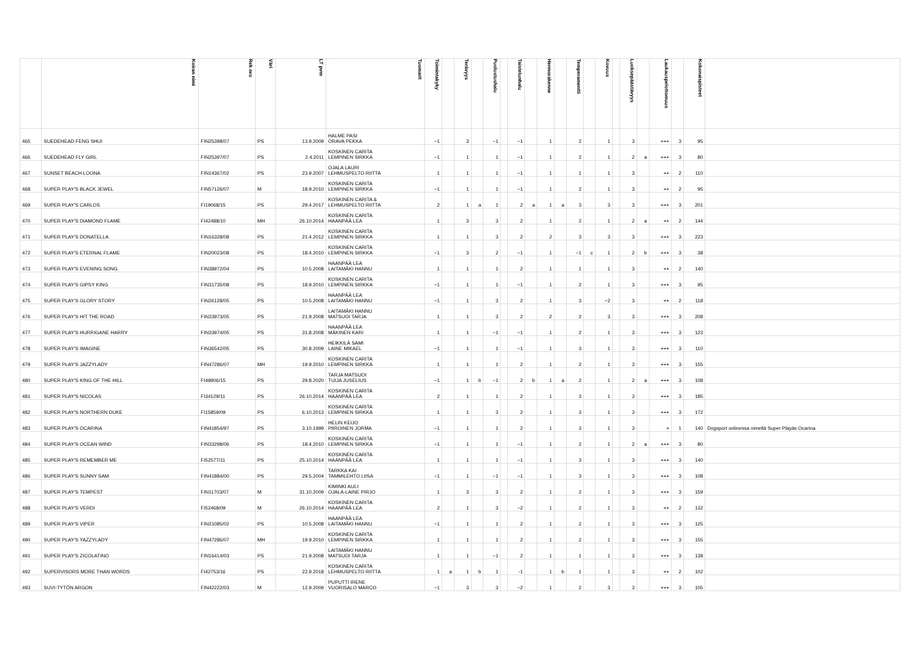| | Koiran nimi | Rek nro | Väri | LT pvm | Tuomarit | Toimintakyky | | Terävyys | | Puolustushalu | | Taistelunhalu | | Hermorakenne | | Temperamentti | | Kovuus | | Luoksepäästävyys | | Laukauspelottomuus | | Kokonaispisteet | |
| --- | --- | --- | --- | --- | --- | --- | --- | --- | --- | --- | --- | --- | --- | --- | --- | --- | --- | --- | --- | --- | --- | --- | --- | --- | --- |
| 465 | SUEDEHEAD FENG SHUI | FIN25398/07 | PS | 13.9.2009 | HALME PASI ORAVA PEKKA | −1 | | 3 | | −1 | | −1 | | 1 | | 2 | | 1 | | 3 | | +++ | 3 | 95 | |
| 466 | SUEDEHEAD FLY GIRL | FIN25397/07 | PS | 2.4.2011 | KOSKINEN CARITA LEMPINEN SIRKKA | −1 | | 1 | | 1 | | −1 | | 1 | | 2 | | 1 | | 2 | a | +++ | 3 | 80 | |
| 467 | SUNSET BEACH LOONA | FIN14367/02 | PS | 23.9.2007 | OJALA LAURI LEHMUSPELTO RIITTA | 1 | | 1 | | 1 | | −1 | | 1 | | 1 | | 1 | | 3 | | ++ | 2 | 110 | |
| 468 | SUPER PLAY'S BLACK JEWEL | FIN57126/07 | M | 18.9.2010 | KOSKINEN CARITA LEMPINEN SIRKKA | −1 | | 1 | | 1 | | −1 | | 1 | | 2 | | 1 | | 3 | | ++ | 2 | 95 | |
| 469 | SUPER PLAY'S CARLOS | FI19068/15 | PS | 29.4.2017 | KOSKINEN CARITA & LEHMUSPELTO RIITTA | 2 | | 1 | a | 1 | | 2 | a | 1 | a | 3 | | 3 | | 3 | | +++ | 3 | 201 | |
| 470 | SUPER PLAY'S DIAMOND FLAME | FI42488/10 | MH | 26.10.2014 | KOSKINEN CARITA HAANPÄÄ LEA | 1 | | 3 | | 3 | | 2 | | 1 | | 2 | | 1 | | 2 | a | ++ | 2 | 144 | |
| 471 | SUPER PLAY'S DONATELLA | FIN16328/08 | PS | 21.4.2012 | KOSKINEN CARITA LEMPINEN SIRKKA | 1 | | 1 | | 3 | | 2 | | 2 | | 3 | | 3 | | 3 | | +++ | 3 | 223 | |
| 472 | SUPER PLAY'S ETERNAL FLAME | FIN20023/08 | PS | 18.4.2010 | KOSKINEN CARITA LEMPINEN SIRKKA | −1 | | 3 | | 2 | | −1 | | 1 | | −1 | c | 1 | | 2 | b | +++ | 3 | 38 | |
| 473 | SUPER PLAY'S EVENING SONG | FIN38972/04 | PS | 10.5.2008 | HAANPÄÄ LEA LAITAMÄKI HANNU | 1 | | 1 | | 1 | | 2 | | 1 | | 1 | | 1 | | 3 | | ++ | 2 | 140 | |
| 474 | SUPER PLAY'S GIPSY KING | FIN31735/08 | PS | 18.9.2010 | KOSKINEN CARITA LEMPINEN SIRKKA | −1 | | 1 | | 1 | | −1 | | 1 | | 2 | | 1 | | 3 | | +++ | 3 | 95 | |
| 475 | SUPER PLAY'S GLORY STORY | FIN26128/05 | PS | 10.5.2008 | HAANPÄÄ LEA LAITAMÄKI HANNU | −1 | | 1 | | 3 | | 2 | | 1 | | 3 | | −2 | | 3 | | ++ | 2 | 118 | |
| 476 | SUPER PLAY'S HIT THE ROAD | FIN33973/05 | PS | 21.9.2008 | LAITAMÄKI HANNU MATSUOI TARJA | 1 | | 1 | | 3 | | 2 | | 2 | | 2 | | 3 | | 3 | | +++ | 3 | 208 | |
| 477 | SUPER PLAY'S HURRIGANE HARRY | FIN33974/05 | PS | 31.8.2008 | HAANPÄÄ LEA MÄKINEN KARI | 1 | | 1 | | −1 | | −1 | | 1 | | 2 | | 1 | | 3 | | +++ | 3 | 123 | |
| 478 | SUPER PLAY'S IMAGINE | FIN36542/05 | PS | 30.8.2009 | HEIKKILÄ SAMI LAINE MIKAEL | −1 | | 1 | | 1 | | −1 | | 1 | | 3 | | 1 | | 3 | | +++ | 3 | 110 | |
| 479 | SUPER PLAY'S JAZZYLADY | FIN47286/07 | MH | 19.9.2010 | KOSKINEN CARITA LEMPINEN SIRKKA | 1 | | 1 | | 1 | | 2 | | 1 | | 2 | | 1 | | 3 | | +++ | 3 | 155 | |
| 480 | SUPER PLAY'S KING OF THE HILL | FI48906/15 | PS | 29.8.2020 | TARJA MATSUOI TUIJA JUSELIUS | −1 | | 1 | b | −1 | | 2 | b | 1 | a | 2 | | 1 | | 2 | a | +++ | 3 | 108 | |
| 481 | SUPER PLAY'S NICOLAS | FI34129/11 | PS | 26.10.2014 | KOSKINEN CARITA HAANPÄÄ LEA | 2 | | 1 | | 1 | | 2 | | 1 | | 3 | | 1 | | 3 | | +++ | 3 | 185 | |
| 482 | SUPER PLAY'S NORTHERN DUKE | FI15859/09 | PS | 6.10.2013 | KOSKINEN CARITA LEMPINEN SIRKKA | 1 | | 1 | | 3 | | 2 | | 1 | | 3 | | 1 | | 3 | | +++ | 3 | 172 | |
| 483 | SUPER PLAY'S OCARINA | FIN41854/97 | PS | 3.10.1999 | HELIN KEIJO PIIROINEN JORMA | −1 | | 1 | | 1 | | 2 | | 1 | | 3 | | 1 | | 3 | | + | 1 | 140 | Dogsport onlinessa nimellä Super Playäs Ocarina |
| 484 | SUPER PLAY'S OCEAN WIND | FIN33298/06 | PS | 18.4.2010 | KOSKINEN CARITA LEMPINEN SIRKKA | −1 | | 1 | | 1 | | −1 | | 1 | | 2 | | 1 | | 2 | a | +++ | 3 | 80 | |
| 485 | SUPER PLAY'S REMEMBER ME | FI52577/11 | PS | 25.10.2014 | KOSKINEN CARITA HAANPÄÄ LEA | 1 | | 1 | | 1 | | −1 | | 1 | | 3 | | 1 | | 3 | | +++ | 3 | 140 | |
| 486 | SUPER PLAY'S SUNNY SAM | FIN41884/00 | PS | 29.5.2004 | TARKKA KAI TAMMILEHTO LIISA | −1 | | 1 | | −1 | | −1 | | 1 | | 3 | | 1 | | 3 | | +++ | 3 | 108 | |
| 487 | SUPER PLAY'S TEMPEST | FIN11703/07 | M | 31.10.2009 | KIMINKI AULI OJALA-LAINE PIRJO | 1 | | 3 | | 3 | | 2 | | 1 | | 2 | | 1 | | 3 | | +++ | 3 | 159 | |
| 488 | SUPER PLAY'S VERDI | FI52468/09 | M | 26.10.2014 | KOSKINEN CARITA HAANPÄÄ LEA | 2 | | 1 | | 3 | | −2 | | 1 | | 2 | | 1 | | 3 | | ++ | 2 | 132 | |
| 489 | SUPER PLAY'S VIPER | FIN21085/02 | PS | 10.5.2008 | HAANPÄÄ LEA LAITAMÄKI HANNU | −1 | | 1 | | 1 | | 2 | | 1 | | 2 | | 1 | | 3 | | +++ | 3 | 125 | |
| 490 | SUPER PLAY'S YAZZYLADY | FIN47286/07 | MH | 19.9.2010 | KOSKINEN CARITA LEMPINEN SIRKKA | 1 | | 1 | | 1 | | 2 | | 1 | | 2 | | 1 | | 3 | | +++ | 3 | 155 | |
| 491 | SUPER PLAY'S ZICOLATINO | FIN16414/03 | PS | 21.9.2008 | LAITAMÄKI HANNU MATSUOI TARJA | 1 | | 1 | | −1 | | 2 | | 1 | | 1 | | 1 | | 3 | | +++ | 3 | 138 | |
| 492 | SUPERVISORS MORE THAN WORDS | FI42753/16 | PS | 22.9.2018 | KOSKINEN CARITA LEHMUSPELTO RIITTA | 1 | a | 1 | b | 1 | | -1 | | 1 | b | 1 | | 1 | | 3 | | ++ | 2 | 102 | |
| 493 | SUVI-TYTÖN ARGON | FIN42222/03 | M | 12.9.2009 | PUPUTTI IRENE VUORISALO MARCO | −1 | | 3 | | 3 | | −2 | | 1 | | 2 | | 3 | | 3 | | +++ | 3 | 105 | |